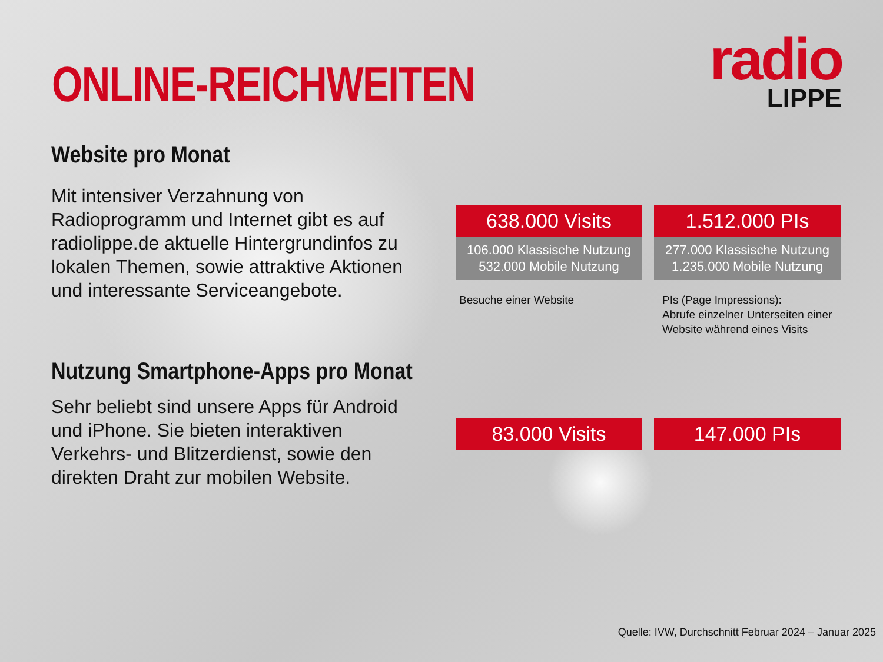ONLINE-REICHWEITEN
radio
LIPPE
Website pro Monat
Mit intensiver Verzahnung von Radioprogramm und Internet gibt es auf radiolippe.de aktuelle Hintergrundinfos zu lokalen Themen, sowie attraktive Aktionen und interessante Serviceangebote.
Nutzung Smartphone-Apps pro Monat
Sehr beliebt sind unsere Apps für Android und iPhone. Sie bieten interaktiven Verkehrs- und Blitzerdienst, sowie den direkten Draht zur mobilen Website.
638.000 Visits
106.000 Klassische Nutzung
532.000 Mobile Nutzung
1.512.000 PIs
277.000 Klassische Nutzung
1.235.000 Mobile Nutzung
Besuche einer Website
PIs (Page Impressions):
Abrufe einzelner Unterseiten einer
Website während eines Visits
83.000 Visits 147.000 PIs
Quelle: IVW, Durchschnitt Februar 2024 – Januar 2025